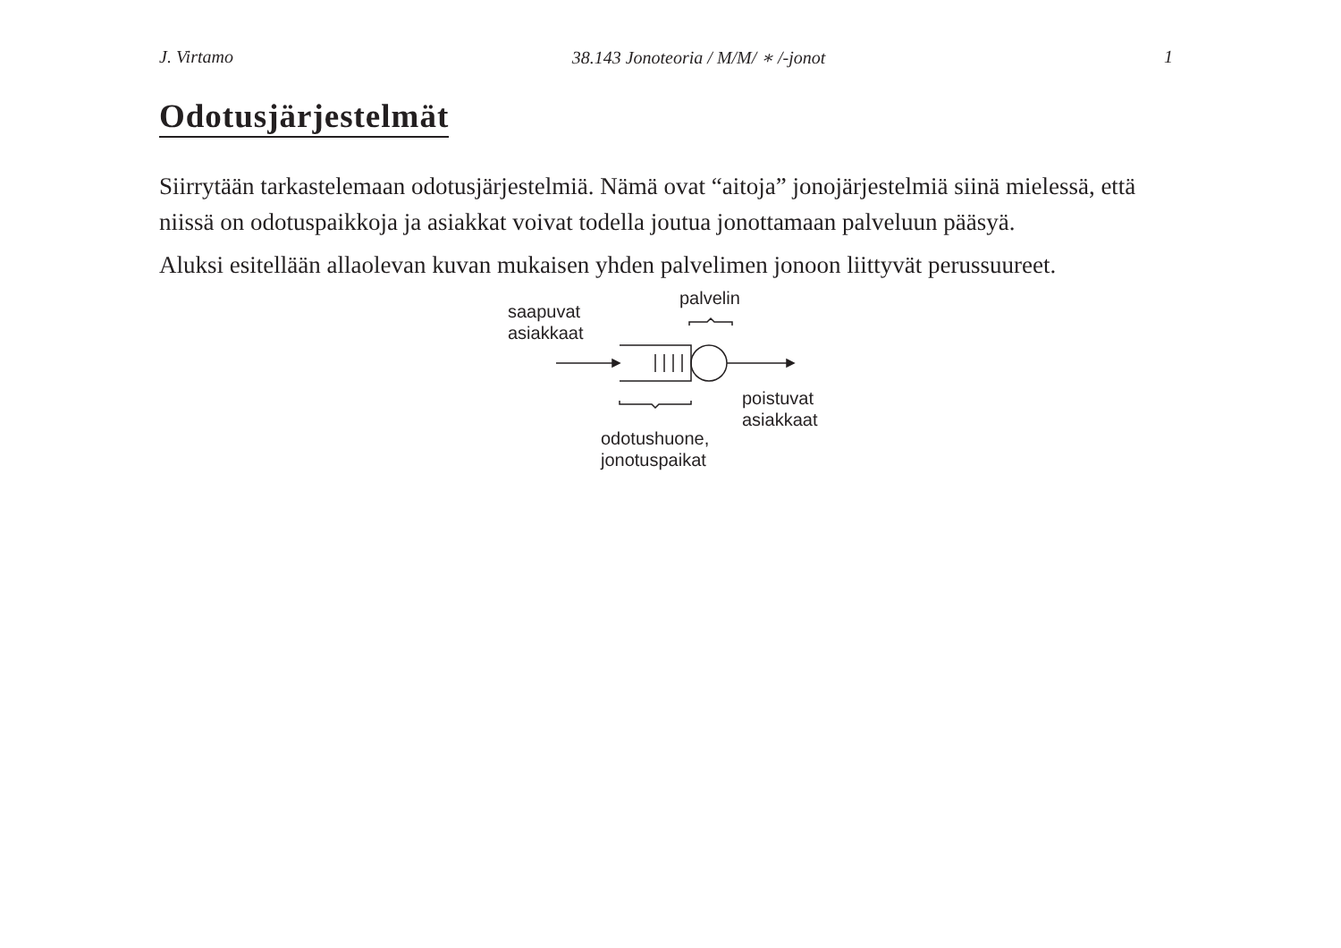J. Virtamo 38.143 Jonoteoria / M/M/ ∗ /-jonot 1
Odotusjärjestelmät
Siirrytään tarkastelemaan odotusjärjestelmiä. Nämä ovat “aitoja” jonojärjestelmiä siinä mielessä, että niissä on odotuspaikkoja ja asiakkat voivat todella joutua jonottamaan palveluun pääsyä.
Aluksi esitellään allaolevan kuvan mukaisen yhden palvelimen jonoon liittyvät perussuureet.
palvelin
saapuvat
asiakkaat
poistuvat
asiakkaat
odotushuone,
jonotuspaikat